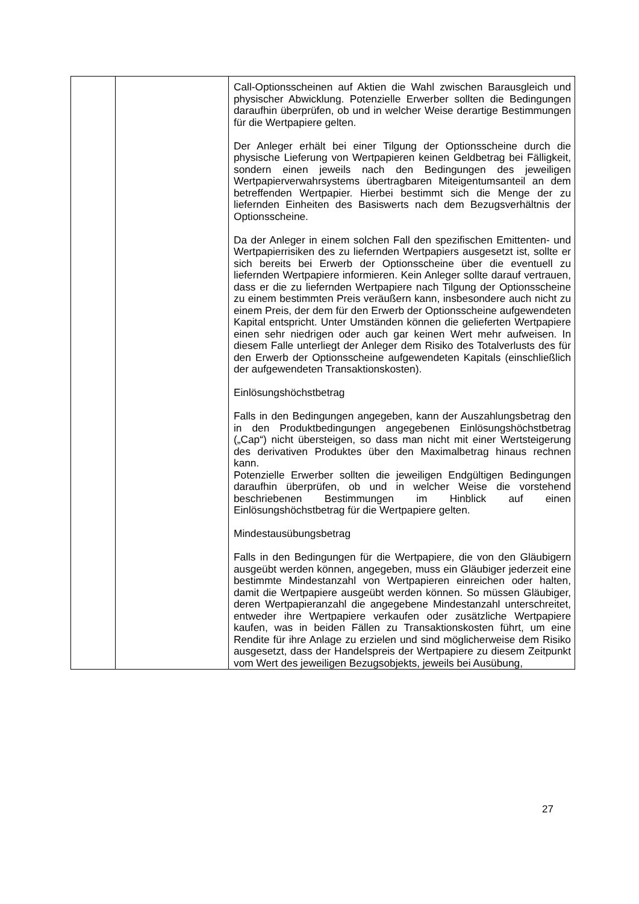| | | Call-Optionsscheinen auf Aktien die Wahl zwischen Barausgleich und physischer Abwicklung. Potenzielle Erwerber sollten die Bedingungen daraufhin überprüfen, ob und in welcher Weise derartige Bestimmungen für die Wertpapiere gelten. Der Anleger erhält bei einer Tilgung der Optionsscheine durch die physische Lieferung von Wertpapieren keinen Geldbetrag bei Fälligkeit, sondern einen jeweils nach den Bedingungen des jeweiligen Wertpapierverwahrsystems übertragbaren Miteigentumsanteil an dem betreffenden Wertpapier. Hierbei bestimmt sich die Menge der zu liefernden Einheiten des Basiswerts nach dem Bezugsverhältnis der Optionsscheine. Da der Anleger in einem solchen Fall den spezifischen Emittenten- und Wertpapierrisiken des zu liefernden Wertpapiers ausgesetzt ist, sollte er sich bereits bei Erwerb der Optionsscheine über die eventuell zu liefernden Wertpapiere informieren. Kein Anleger sollte darauf vertrauen, dass er die zu liefernden Wertpapiere nach Tilgung der Optionsscheine zu einem bestimmten Preis veräußern kann, insbesondere auch nicht zu einem Preis, der dem für den Erwerb der Optionsscheine aufgewendeten Kapital entspricht. Unter Umständen können die gelieferten Wertpapiere einen sehr niedrigen oder auch gar keinen Wert mehr aufweisen. In diesem Falle unterliegt der Anleger dem Risiko des Totalverlusts des für den Erwerb der Optionsscheine aufgewendeten Kapitals (einschließlich der aufgewendeten Transaktionskosten). Einlösungshöchstbetrag Falls in den Bedingungen angegeben, kann der Auszahlungsbetrag den in den Produktbedingungen angegebenen Einlösungshöchstbetrag („Cap“) nicht übersteigen, so dass man nicht mit einer Wertsteigerung des derivativen Produktes über den Maximalbetrag hinaus rechnen kann. Potenzielle Erwerber sollten die jeweiligen Endgültigen Bedingungen daraufhin überprüfen, ob und in welcher Weise die vorstehend beschriebenen Bestimmungen im Hinblick auf einen Einlösungshöchstbetrag für die Wertpapiere gelten. Mindestausübungsbetrag Falls in den Bedingungen für die Wertpapiere, die von den Gläubigern ausgeübt werden können, angegeben, muss ein Gläubiger jederzeit eine bestimmte Mindestanzahl von Wertpapieren einreichen oder halten, damit die Wertpapiere ausgeübt werden können. So müssen Gläubiger, deren Wertpapieranzahl die angegebene Mindestanzahl unterschreitet, entweder ihre Wertpapiere verkaufen oder zusätzliche Wertpapiere kaufen, was in beiden Fällen zu Transaktionskosten führt, um eine Rendite für ihre Anlage zu erzielen und sind möglicherweise dem Risiko ausgesetzt, dass der Handelspreis der Wertpapiere zu diesem Zeitpunkt vom Wert des jeweiligen Bezugsobjekts, jeweils bei Ausübung, |
27